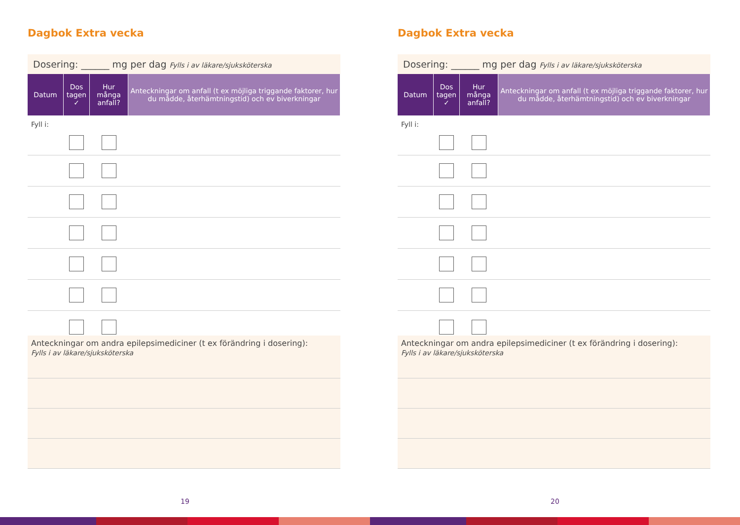Dagbok Extra vecka
Dosering: ______ mg per dag Fylls i av läkare/sjuksköterska
| Datum | Dos tagen ✓ | Hur många anfall? | Anteckningar om anfall (t ex möjliga triggande faktorer, hur du mådde, återhämtningstid) och ev biverkningar |
| --- | --- | --- | --- |
Fyll i:
Anteckningar om andra epilepsimediciner (t ex förändring i dosering):
Fylls i av läkare/sjuksköterska
19
Dagbok Extra vecka
Dosering: ______ mg per dag Fylls i av läkare/sjuksköterska
| Datum | Dos tagen ✓ | Hur många anfall? | Anteckningar om anfall (t ex möjliga triggande faktorer, hur du mådde, återhämtningstid) och ev biverkningar |
| --- | --- | --- | --- |
Fyll i:
Anteckningar om andra epilepsimediciner (t ex förändring i dosering):
Fylls i av läkare/sjuksköterska
20